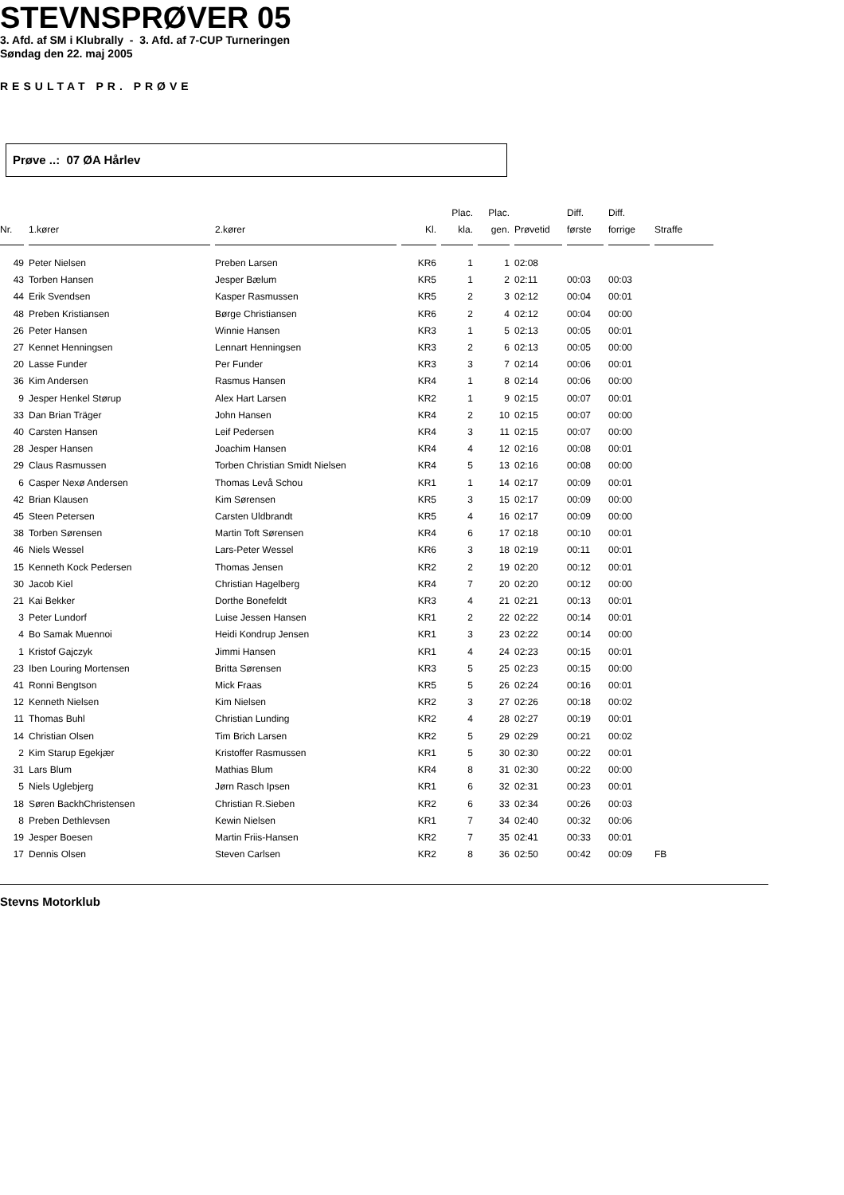STEVNSPRØVER 05
3. Afd. af SM i Klubrally - 3. Afd. af 7-CUP Turneringen
Søndag den 22. maj 2005
RESULTAT PR. PRØVE
Prøve ..: 07 ØA Hårlev
| Nr. | 1.kører | 2.kører | Kl. | Plac. kla. | Plac. gen. | Prøvetid | Diff. første | Diff. forrige | Straffe |
| --- | --- | --- | --- | --- | --- | --- | --- | --- | --- |
| 49 | Peter Nielsen | Preben Larsen | KR6 | 1 | 1 | 02:08 | | | |
| 43 | Torben Hansen | Jesper Bælum | KR5 | 1 | 2 | 02:11 | 00:03 | 00:03 | |
| 44 | Erik Svendsen | Kasper Rasmussen | KR5 | 2 | 3 | 02:12 | 00:04 | 00:01 | |
| 48 | Preben Kristiansen | Børge Christiansen | KR6 | 2 | 4 | 02:12 | 00:04 | 00:00 | |
| 26 | Peter Hansen | Winnie Hansen | KR3 | 1 | 5 | 02:13 | 00:05 | 00:01 | |
| 27 | Kennet Henningsen | Lennart Henningsen | KR3 | 2 | 6 | 02:13 | 00:05 | 00:00 | |
| 20 | Lasse Funder | Per Funder | KR3 | 3 | 7 | 02:14 | 00:06 | 00:01 | |
| 36 | Kim Andersen | Rasmus Hansen | KR4 | 1 | 8 | 02:14 | 00:06 | 00:00 | |
| 9 | Jesper Henkel Størup | Alex Hart Larsen | KR2 | 1 | 9 | 02:15 | 00:07 | 00:01 | |
| 33 | Dan Brian Träger | John Hansen | KR4 | 2 | 10 | 02:15 | 00:07 | 00:00 | |
| 40 | Carsten Hansen | Leif Pedersen | KR4 | 3 | 11 | 02:15 | 00:07 | 00:00 | |
| 28 | Jesper Hansen | Joachim Hansen | KR4 | 4 | 12 | 02:16 | 00:08 | 00:01 | |
| 29 | Claus Rasmussen | Torben Christian Smidt Nielsen | KR4 | 5 | 13 | 02:16 | 00:08 | 00:00 | |
| 6 | Casper Nexø Andersen | Thomas Levå Schou | KR1 | 1 | 14 | 02:17 | 00:09 | 00:01 | |
| 42 | Brian Klausen | Kim Sørensen | KR5 | 3 | 15 | 02:17 | 00:09 | 00:00 | |
| 45 | Steen Petersen | Carsten Uldbrandt | KR5 | 4 | 16 | 02:17 | 00:09 | 00:00 | |
| 38 | Torben Sørensen | Martin Toft Sørensen | KR4 | 6 | 17 | 02:18 | 00:10 | 00:01 | |
| 46 | Niels Wessel | Lars-Peter Wessel | KR6 | 3 | 18 | 02:19 | 00:11 | 00:01 | |
| 15 | Kenneth Kock Pedersen | Thomas Jensen | KR2 | 2 | 19 | 02:20 | 00:12 | 00:01 | |
| 30 | Jacob Kiel | Christian Hagelberg | KR4 | 7 | 20 | 02:20 | 00:12 | 00:00 | |
| 21 | Kai Bekker | Dorthe Bonefeldt | KR3 | 4 | 21 | 02:21 | 00:13 | 00:01 | |
| 3 | Peter Lundorf | Luise Jessen Hansen | KR1 | 2 | 22 | 02:22 | 00:14 | 00:01 | |
| 4 | Bo Samak Muennoi | Heidi Kondrup Jensen | KR1 | 3 | 23 | 02:22 | 00:14 | 00:00 | |
| 1 | Kristof Gajczyk | Jimmi Hansen | KR1 | 4 | 24 | 02:23 | 00:15 | 00:01 | |
| 23 | Iben Louring Mortensen | Britta Sørensen | KR3 | 5 | 25 | 02:23 | 00:15 | 00:00 | |
| 41 | Ronni Bengtson | Mick Fraas | KR5 | 5 | 26 | 02:24 | 00:16 | 00:01 | |
| 12 | Kenneth Nielsen | Kim Nielsen | KR2 | 3 | 27 | 02:26 | 00:18 | 00:02 | |
| 11 | Thomas Buhl | Christian Lunding | KR2 | 4 | 28 | 02:27 | 00:19 | 00:01 | |
| 14 | Christian Olsen | Tim Brich Larsen | KR2 | 5 | 29 | 02:29 | 00:21 | 00:02 | |
| 2 | Kim Starup Egekjær | Kristoffer Rasmussen | KR1 | 5 | 30 | 02:30 | 00:22 | 00:01 | |
| 31 | Lars Blum | Mathias Blum | KR4 | 8 | 31 | 02:30 | 00:22 | 00:00 | |
| 5 | Niels Uglebjerg | Jørn Rasch Ipsen | KR1 | 6 | 32 | 02:31 | 00:23 | 00:01 | |
| 18 | Søren BackhChristensen | Christian R.Sieben | KR2 | 6 | 33 | 02:34 | 00:26 | 00:03 | |
| 8 | Preben Dethlevsen | Kewin Nielsen | KR1 | 7 | 34 | 02:40 | 00:32 | 00:06 | |
| 19 | Jesper Boesen | Martin Friis-Hansen | KR2 | 7 | 35 | 02:41 | 00:33 | 00:01 | |
| 17 | Dennis Olsen | Steven Carlsen | KR2 | 8 | 36 | 02:50 | 00:42 | 00:09 | FB |
Stevns Motorklub